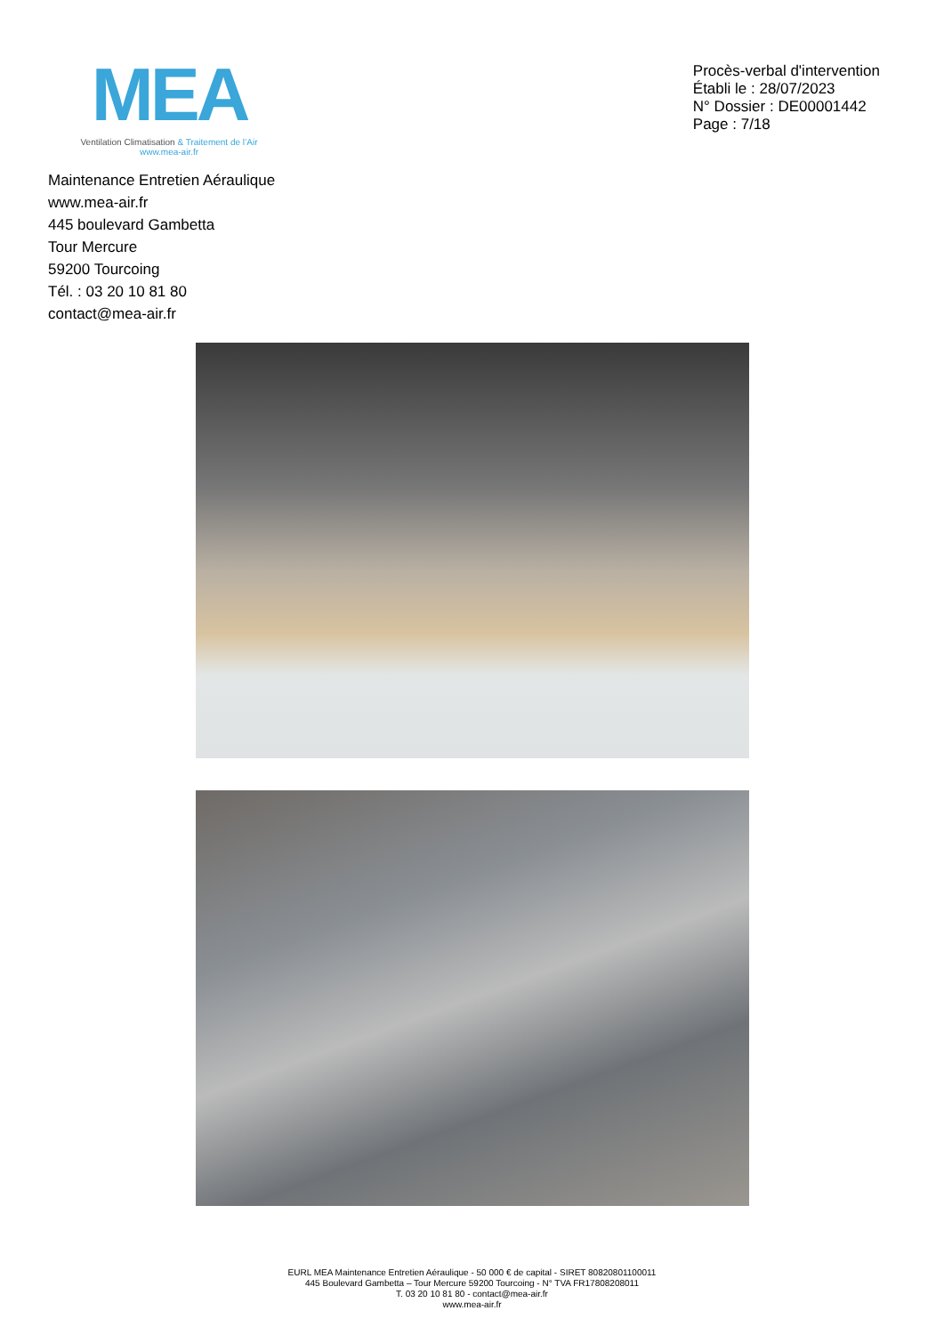MEA
Ventilation Climatisation & Traitement de l’Air
www.mea-air.fr
Procès-verbal d'intervention
Établi le : 28/07/2023
N° Dossier : DE00001442
Page : 7/18
Maintenance Entretien Aéraulique
www.mea-air.fr
445 boulevard Gambetta
Tour Mercure
59200 Tourcoing
Tél. : 03 20 10 81 80
contact@mea-air.fr
EURL MEA Maintenance Entretien Aéraulique - 50 000 € de capital - SIRET 80820801100011
445 Boulevard Gambetta – Tour Mercure 59200 Tourcoing - N° TVA FR17808208011
T. 03 20 10 81 80 - contact@mea-air.fr
www.mea-air.fr